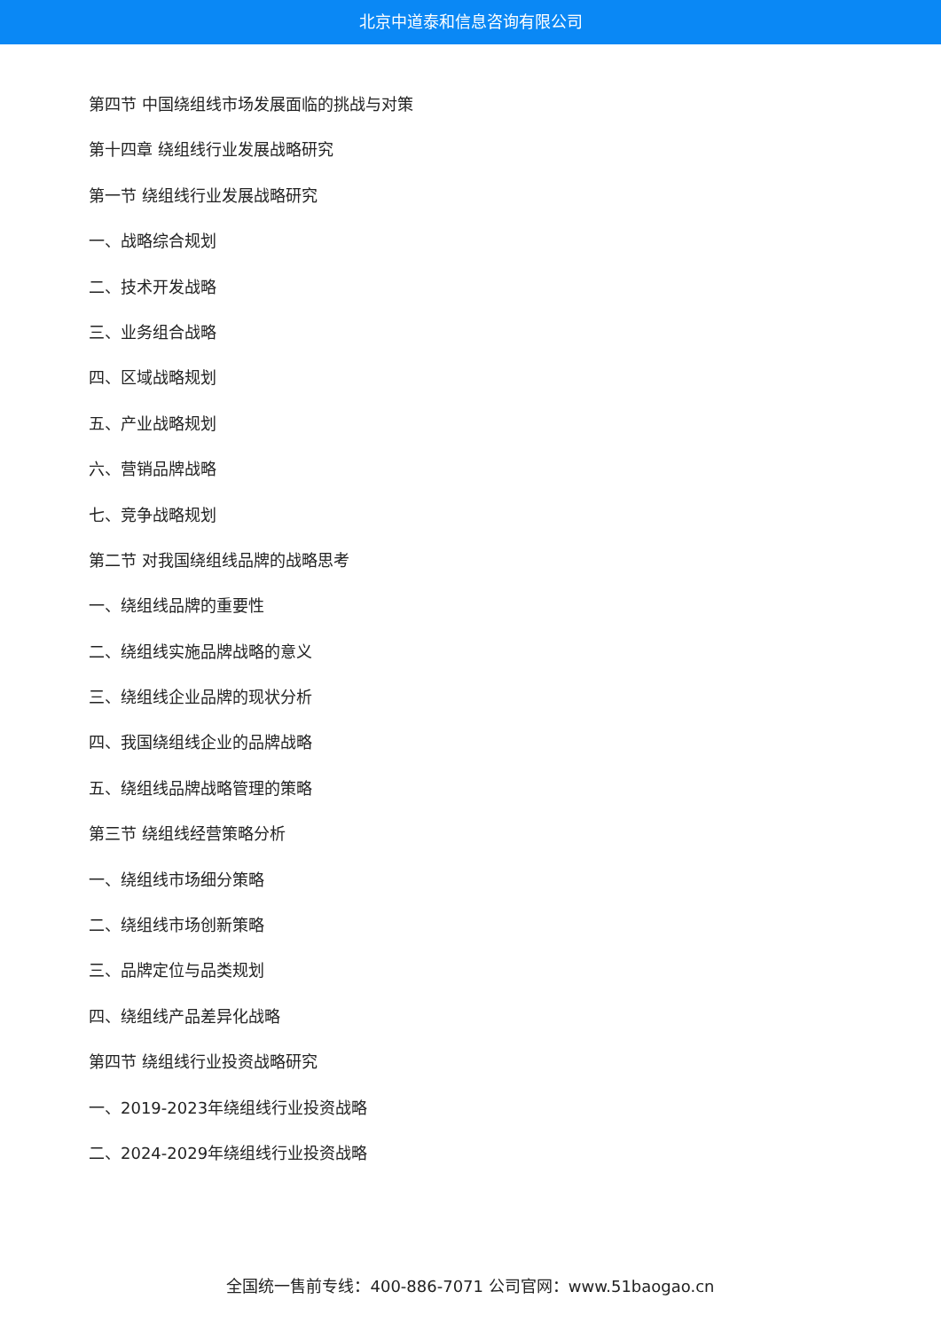北京中道泰和信息咨询有限公司
第四节 中国绕组线市场发展面临的挑战与对策
第十四章 绕组线行业发展战略研究
第一节 绕组线行业发展战略研究
一、战略综合规划
二、技术开发战略
三、业务组合战略
四、区域战略规划
五、产业战略规划
六、营销品牌战略
七、竞争战略规划
第二节 对我国绕组线品牌的战略思考
一、绕组线品牌的重要性
二、绕组线实施品牌战略的意义
三、绕组线企业品牌的现状分析
四、我国绕组线企业的品牌战略
五、绕组线品牌战略管理的策略
第三节 绕组线经营策略分析
一、绕组线市场细分策略
二、绕组线市场创新策略
三、品牌定位与品类规划
四、绕组线产品差异化战略
第四节 绕组线行业投资战略研究
一、2019-2023年绕组线行业投资战略
二、2024-2029年绕组线行业投资战略
全国统一售前专线：400-886-7071 公司官网：www.51baogao.cn